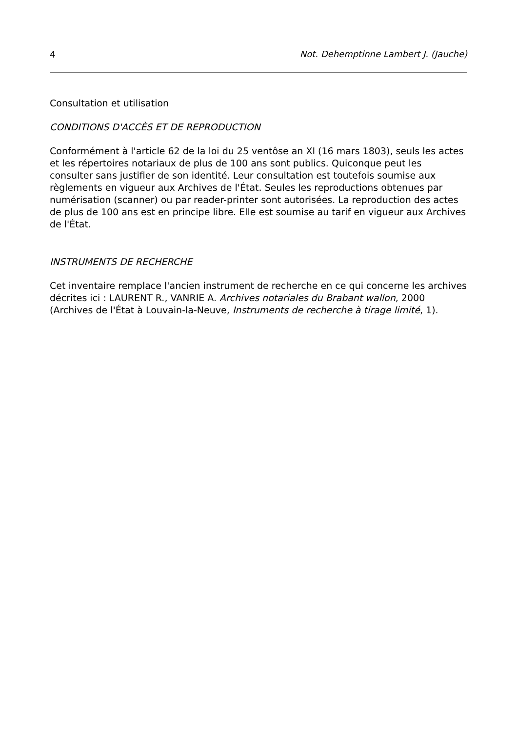4 Not. Dehemptinne Lambert J. (Jauche)
Consultation et utilisation
CONDITIONS D'ACCÈS ET DE REPRODUCTION
Conformément à l'article 62 de la loi du 25 ventôse an XI (16 mars 1803), seuls les actes et les répertoires notariaux de plus de 100 ans sont publics. Quiconque peut les consulter sans justifier de son identité. Leur consultation est toutefois soumise aux règlements en vigueur aux Archives de l'État. Seules les reproductions obtenues par numérisation (scanner) ou par reader-printer sont autorisées. La reproduction des actes de plus de 100 ans est en principe libre. Elle est soumise au tarif en vigueur aux Archives de l'État.
INSTRUMENTS DE RECHERCHE
Cet inventaire remplace l'ancien instrument de recherche en ce qui concerne les archives décrites ici : LAURENT R., VANRIE A. Archives notariales du Brabant wallon, 2000 (Archives de l'État à Louvain-la-Neuve, Instruments de recherche à tirage limité, 1).